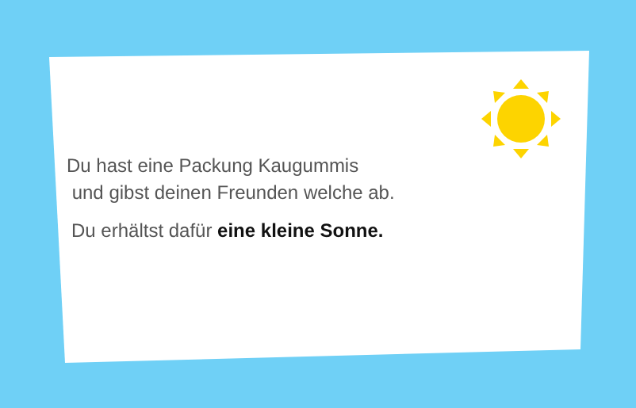Du hast eine Packung Kaugummis
und gibst deinen Freunden welche ab.
Du erhältst dafür eine kleine Sonne.